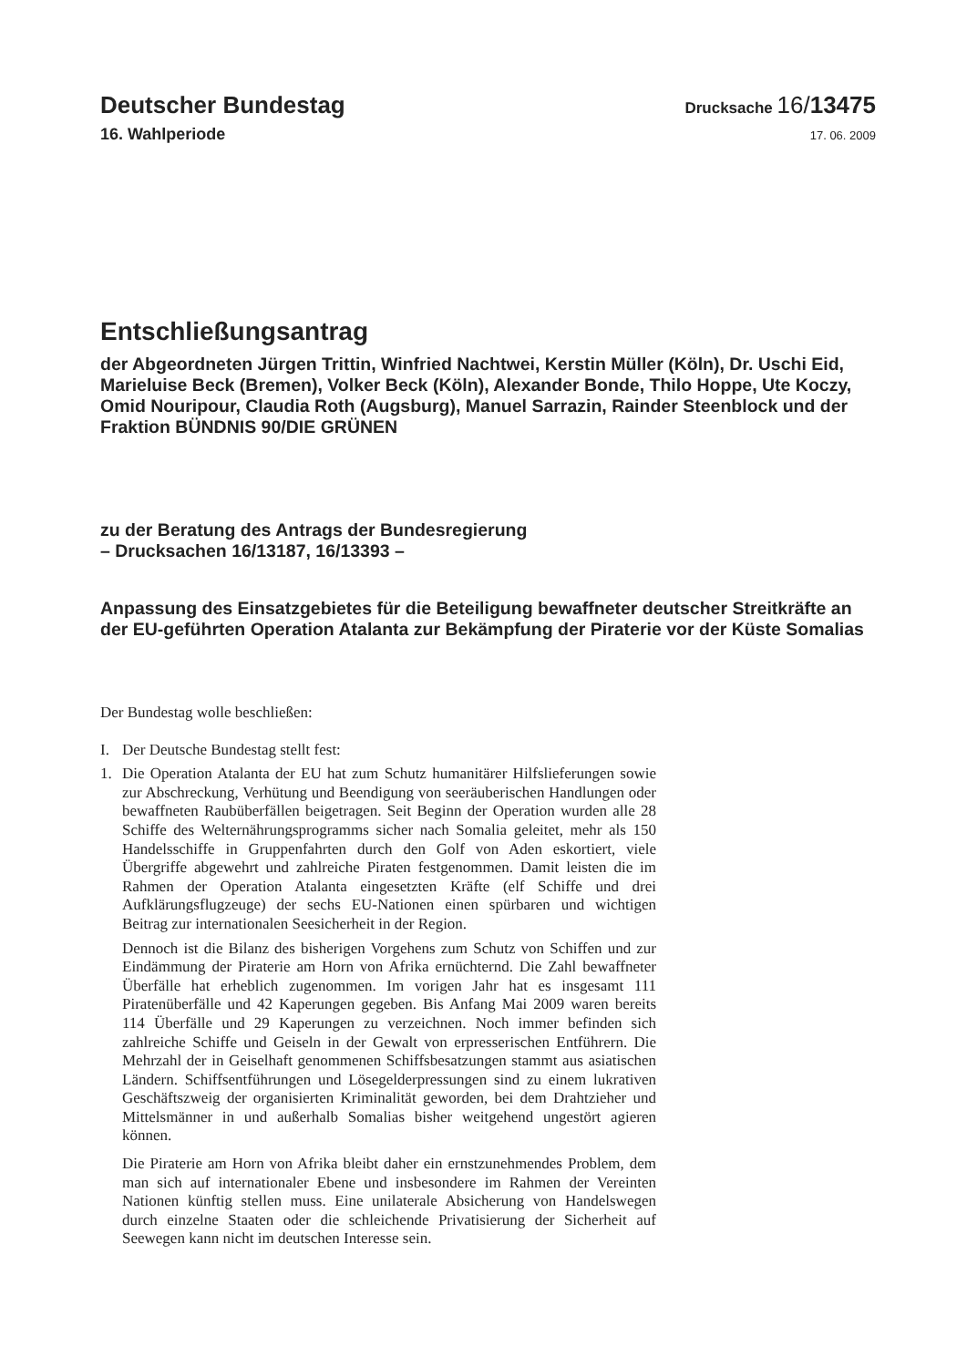Deutscher Bundestag Drucksache 16/13475
16. Wahlperiode 17. 06. 2009
Entschließungsantrag
der Abgeordneten Jürgen Trittin, Winfried Nachtwei, Kerstin Müller (Köln), Dr. Uschi Eid, Marieluise Beck (Bremen), Volker Beck (Köln), Alexander Bonde, Thilo Hoppe, Ute Koczy, Omid Nouripour, Claudia Roth (Augsburg), Manuel Sarrazin, Rainder Steenblock und der Fraktion BÜNDNIS 90/DIE GRÜNEN
zu der Beratung des Antrags der Bundesregierung
– Drucksachen 16/13187, 16/13393 –
Anpassung des Einsatzgebietes für die Beteiligung bewaffneter deutscher Streitkräfte an der EU-geführten Operation Atalanta zur Bekämpfung der Piraterie vor der Küste Somalias
Der Bundestag wolle beschließen:
I. Der Deutsche Bundestag stellt fest:
1. Die Operation Atalanta der EU hat zum Schutz humanitärer Hilfslieferungen sowie zur Abschreckung, Verhütung und Beendigung von seeräuberischen Handlungen oder bewaffneten Raubüberfällen beigetragen. Seit Beginn der Operation wurden alle 28 Schiffe des Welternährungsprogramms sicher nach Somalia geleitet, mehr als 150 Handelsschiffe in Gruppenfahrten durch den Golf von Aden eskortiert, viele Übergriffe abgewehrt und zahlreiche Piraten festgenommen. Damit leisten die im Rahmen der Operation Atalanta eingesetzten Kräfte (elf Schiffe und drei Aufklärungsflugzeuge) der sechs EU-Nationen einen spürbaren und wichtigen Beitrag zur internationalen Seesicherheit in der Region.
Dennoch ist die Bilanz des bisherigen Vorgehens zum Schutz von Schiffen und zur Eindämmung der Piraterie am Horn von Afrika ernüchternd. Die Zahl bewaffneter Überfälle hat erheblich zugenommen. Im vorigen Jahr hat es insgesamt 111 Piratenüberfälle und 42 Kaperungen gegeben. Bis Anfang Mai 2009 waren bereits 114 Überfälle und 29 Kaperungen zu verzeichnen. Noch immer befinden sich zahlreiche Schiffe und Geiseln in der Gewalt von erpresserischen Entführern. Die Mehrzahl der in Geiselhaft genommenen Schiffsbesatzungen stammt aus asiatischen Ländern. Schiffsentführungen und Lösegelderpressungen sind zu einem lukrativen Geschäftszweig der organisierten Kriminalität geworden, bei dem Drahtzieher und Mittelsmänner in und außerhalb Somalias bisher weitgehend ungestört agieren können.
Die Piraterie am Horn von Afrika bleibt daher ein ernstzunehmendes Problem, dem man sich auf internationaler Ebene und insbesondere im Rahmen der Vereinten Nationen künftig stellen muss. Eine unilaterale Absicherung von Handelswegen durch einzelne Staaten oder die schleichende Privatisierung der Sicherheit auf Seewegen kann nicht im deutschen Interesse sein.